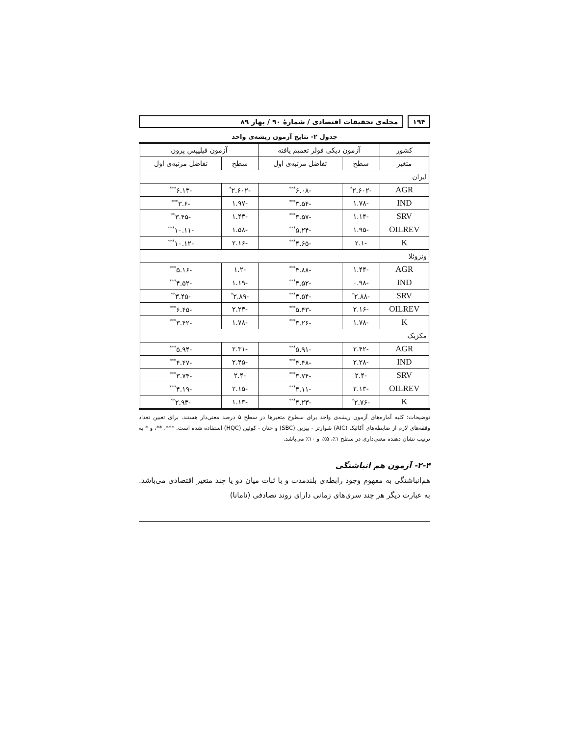۱۹۴
مجله‌ی تحقیقات اقتصادی / شمارهٔ ۹۰ / بهار ۸۹
جدول ۲- نتایج آزمون ریشه‌ی واحد
| کشور | آزمون دیکی فولر تعمیم یافته | | آزمون فیلیپس پرون | |
| --- | --- | --- | --- | --- |
| متغیر | سطح | تفاضل مرتبه‌ی اول | سطح | تفاضل مرتبه‌ی اول |
| ایران | | | | |
| AGR | -۲.۶۰۲<sup>*</sup> | -۶.۰۸<sup>***</sup> | -۲.۶۰۲<sup>*</sup> | -۶.۱۳<sup>***</sup> |
| IND | -۱.۷۸ | -۳.۵۴<sup>***</sup> | -۱.۹۷ | -۳.۶<sup>***</sup> |
| SRV | -۱.۱۴ | -۳.۵۷<sup>***</sup> | -۱.۴۳ | -۳.۴۵<sup>**</sup> |
| OILREV | -۱.۹۵ | -۵.۲۴<sup>***</sup> | -۱.۵۸ | -۱۰.۱۱<sup>***</sup> |
| K | -۲.۱ | -۴.۶۵<sup>***</sup> | -۲.۱۶ | -۱۰.۱۲<sup>***</sup> |
| ونزوئلا | | | | |
| AGR | -۱.۴۴ | -۴.۸۸<sup>***</sup> | -۱.۲ | -۵.۱۶<sup>***</sup> |
| IND | -۰.۹۸ | -۴.۵۲<sup>***</sup> | -۱.۱۹ | -۴.۵۲<sup>***</sup> |
| SRV | -۲.۸۸<sup>*</sup> | -۳.۵۴<sup>***</sup> | -۲.۸۹<sup>*</sup> | -۳.۴۵<sup>**</sup> |
| OILREV | -۲.۱۶ | -۵.۴۳<sup>***</sup> | -۲.۲۳ | -۶.۴۵<sup>***</sup> |
| K | -۱.۷۸ | -۳.۲۶<sup>***</sup> | -۱.۷۸ | -۳.۴۲<sup>***</sup> |
| مکزیک | | | | |
| AGR | -۲.۴۲ | -۵.۹۱<sup>***</sup> | -۲.۳۱ | -۵.۹۴<sup>***</sup> |
| IND | -۲.۲۸ | -۴.۴۸<sup>***</sup> | -۲.۴۵ | -۴.۴۷<sup>***</sup> |
| SRV | -۲.۴ | -۳.۷۴<sup>***</sup> | -۲.۴ | -۳.۷۴<sup>***</sup> |
| OILREV | -۲.۱۳ | -۴.۱۱<sup>***</sup> | -۲.۱۵ | -۴.۱۹<sup>***</sup> |
| K | -۲.۷۶<sup>*</sup> | -۴.۲۳<sup>***</sup> | -۱.۱۳ | -۲.۹۳<sup>**</sup> |
توضیحات: کلیه آماره‌های آزمون ریشه‌ی واحد برای سطوح متغیرها در سطح ۵ درصد معنی‌دار هستند. برای تعیین تعداد وقفه‌های لازم از ضابطه‌های آکائیک (AIC) شوارتز - بیزین (SBC) و حنان - کوئین (HQC) استفاده شده است. ***، **، و * به ترتیب نشان دهنده معنی‌داری در سطح ۱٪، ۵٪، و ۱۰٪ می‌باشد.
۲-۴- آزمون هم انباشتگی
هم‌انباشتگی به مفهوم وجود رابطه‌ی بلندمدت و با ثبات میان دو یا چند متغیر اقتصادی می‌باشد. به عبارت دیگر هر چند سری‌های زمانی دارای روند تصادفی (نامانا)